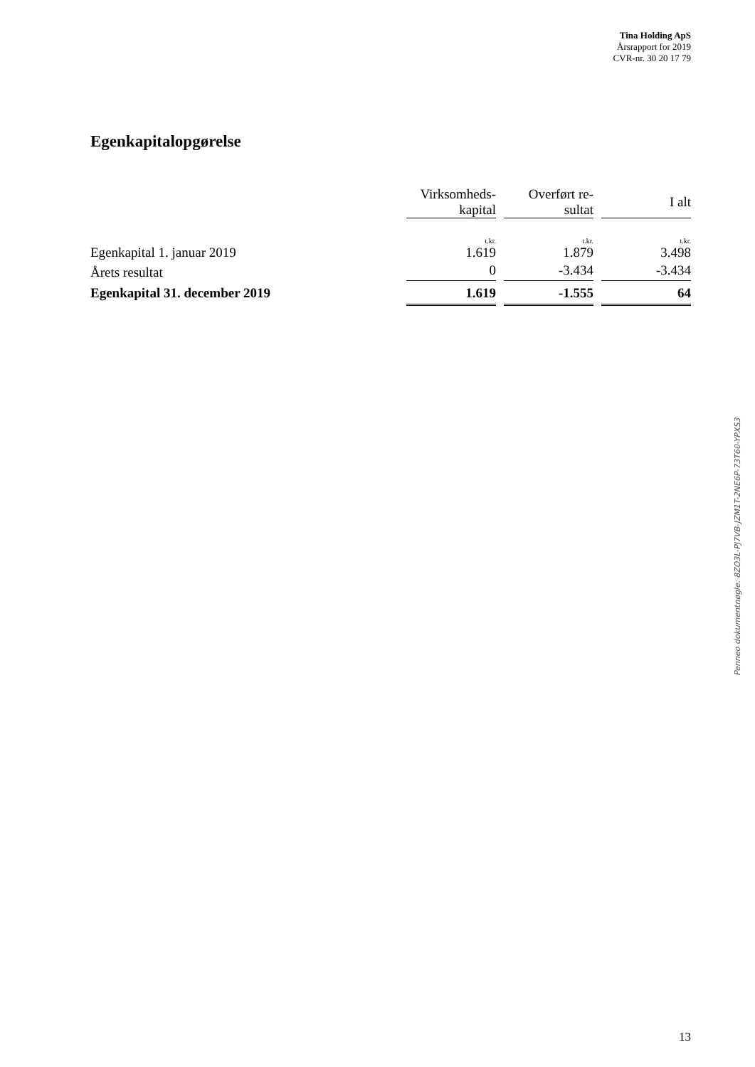Tina Holding ApS
Årsrapport for 2019
CVR-nr. 30 20 17 79
Egenkapitalopgørelse
| | Virksomheds- kapital | | Overført re- sultat | | I alt |
| --- | --- | --- | --- | --- | --- |
| | t.kr. | | t.kr. | | t.kr. |
| Egenkapital 1. januar 2019 | 1.619 | | 1.879 | | 3.498 |
| Årets resultat | 0 | | -3.434 | | -3.434 |
| Egenkapital 31. december 2019 | 1.619 | | -1.555 | | 64 |
Penneo dokumentnøgle: 8ZO3L-PJ7VB-JZM1T-2NE6P-73T60-YPXS3
13